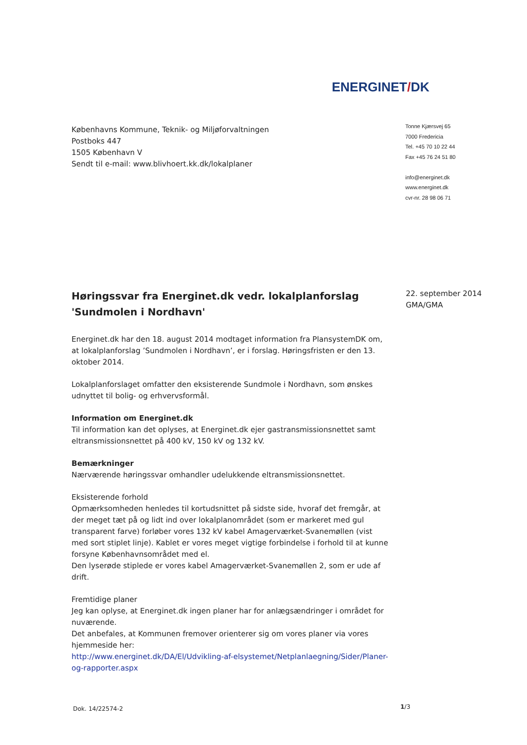ENERGINET/DK
Københavns Kommune, Teknik- og Miljøforvaltningen
Postboks 447
1505 København V
Sendt til e-mail: www.blivhoert.kk.dk/lokalplaner
Tonne Kjærsvej 65
7000 Fredericia
Tel. +45 70 10 22 44
Fax +45 76 24 51 80
info@energinet.dk
www.energinet.dk
cvr-nr. 28 98 06 71
22. september 2014
GMA/GMA
Høringssvar fra Energinet.dk vedr. lokalplanforslag 'Sundmolen i Nordhavn'
Energinet.dk har den 18. august 2014 modtaget information fra PlansystemDK om, at lokalplanforslag ’Sundmolen i Nordhavn’, er i forslag. Høringsfristen er den 13. oktober 2014.
Lokalplanforslaget omfatter den eksisterende Sundmole i Nordhavn, som ønskes udnyttet til bolig- og erhvervsformål.
Information om Energinet.dk
Til information kan det oplyses, at Energinet.dk ejer gastransmissionsnettet samt eltransmissionsnettet på 400 kV, 150 kV og 132 kV.
Bemærkninger
Nærværende høringssvar omhandler udelukkende eltransmissionsnettet.
Eksisterende forhold
Opmærksomheden henledes til kortudsnittet på sidste side, hvoraf det fremgår, at der meget tæt på og lidt ind over lokalplanområdet (som er markeret med gul transparent farve) forløber vores 132 kV kabel Amagerværket-Svanemøllen (vist med sort stiplet linje). Kablet er vores meget vigtige forbindelse i forhold til at kunne forsyne Københavnsområdet med el.
Den lyserøde stiplede er vores kabel Amagerværket-Svanemøllen 2, som er ude af drift.
Fremtidige planer
Jeg kan oplyse, at Energinet.dk ingen planer har for anlægsændringer i området for nuværende.
Det anbefales, at Kommunen fremover orienterer sig om vores planer via vores hjemmeside her:
http://www.energinet.dk/DA/El/Udvikling-af-elsystemet/Netplanlaegning/Sider/Planer-og-rapporter.aspx
Dok. 14/22574-2 1/3